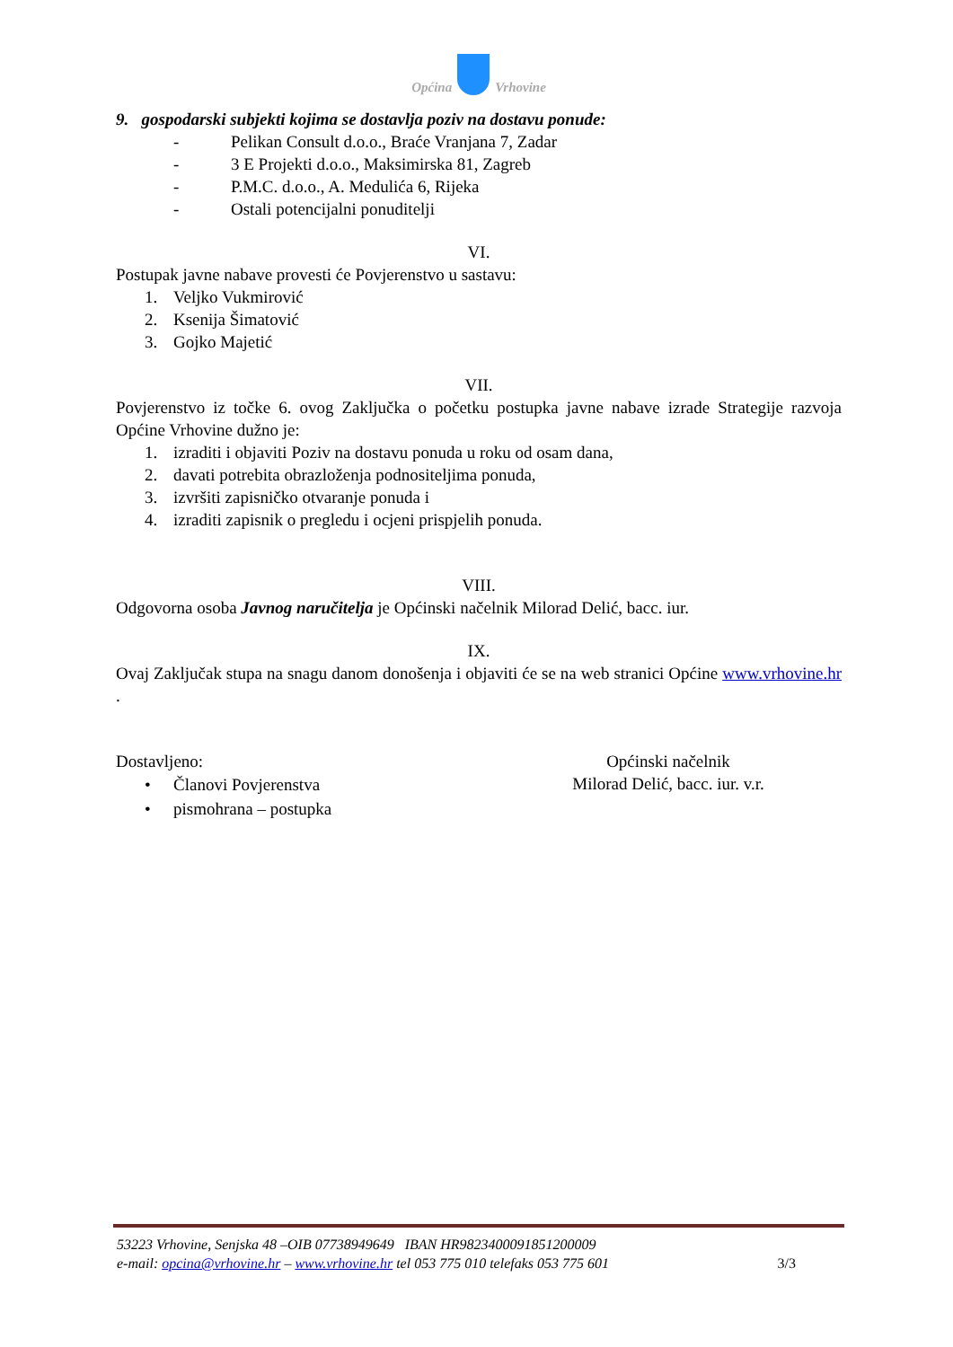Općina Vrhovine
9. gospodarski subjekti kojima se dostavlja poziv na dostavu ponude:
- Pelikan Consult d.o.o., Braće Vranjana 7, Zadar
- 3 E Projekti d.o.o., Maksimirska 81, Zagreb
- P.M.C. d.o.o., A. Medulića 6, Rijeka
- Ostali potencijalni ponuditelji
VI.
Postupak javne nabave provesti će Povjerenstvo u sastavu:
1. Veljko Vukmirović
2. Ksenija Šimatović
3. Gojko Majetić
VII.
Povjerenstvo iz točke 6. ovog Zaključka o početku postupka javne nabave izrade Strategije razvoja Općine Vrhovine dužno je:
1. izraditi i objaviti Poziv na dostavu ponuda u roku od osam dana,
2. davati potrebita obrazloženja podnositeljima ponuda,
3. izvršiti zapisničko otvaranje ponuda i
4. izraditi zapisnik o pregledu i ocjeni prispjelih ponuda.
VIII.
Odgovorna osoba Javnog naručitelja je Općinski načelnik Milorad Delić, bacc. iur.
IX.
Ovaj Zaključak stupa na snagu danom donošenja i objaviti će se na web stranici Općine www.vrhovine.hr .
Dostavljeno:
• Članovi Povjerenstva
• pismohrana – postupka
Općinski načelnik
Milorad Delić, bacc. iur. v.r.
53223 Vrhovine, Senjska 48 –OIB 07738949649 IBAN HR9823400091851200009
e-mail: opcina@vrhovine.hr – www.vrhovine.hr tel 053 775 010 telefaks 053 775 601 3/3